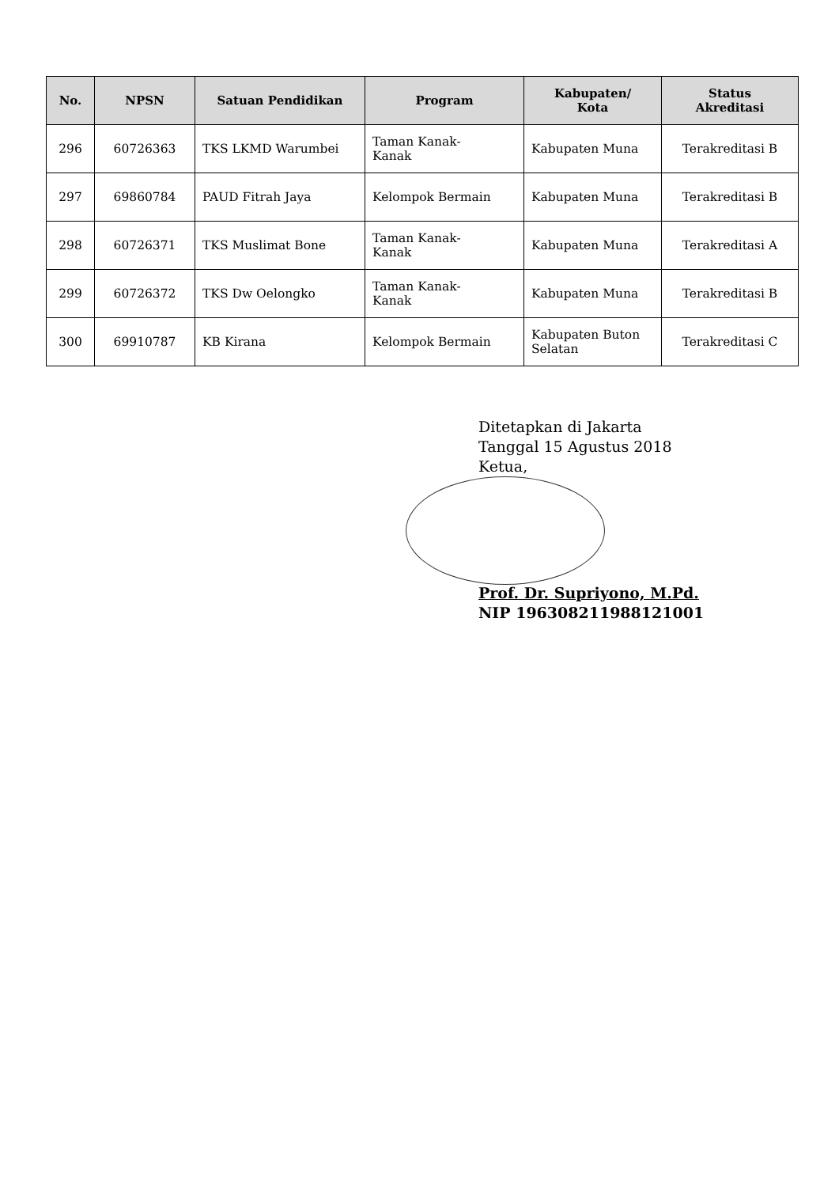| No. | NPSN | Satuan Pendidikan | Program | Kabupaten/ Kota | Status Akreditasi |
| --- | --- | --- | --- | --- | --- |
| 296 | 60726363 | TKS LKMD Warumbei | Taman Kanak- Kanak | Kabupaten Muna | Terakreditasi B |
| 297 | 69860784 | PAUD Fitrah Jaya | Kelompok Bermain | Kabupaten Muna | Terakreditasi B |
| 298 | 60726371 | TKS Muslimat Bone | Taman Kanak- Kanak | Kabupaten Muna | Terakreditasi A |
| 299 | 60726372 | TKS Dw Oelongko | Taman Kanak- Kanak | Kabupaten Muna | Terakreditasi B |
| 300 | 69910787 | KB Kirana | Kelompok Bermain | Kabupaten Buton Selatan | Terakreditasi C |
Ditetapkan di Jakarta
Tanggal 15 Agustus 2018
Ketua,
Prof. Dr. Supriyono, M.Pd.
NIP 196308211988121001